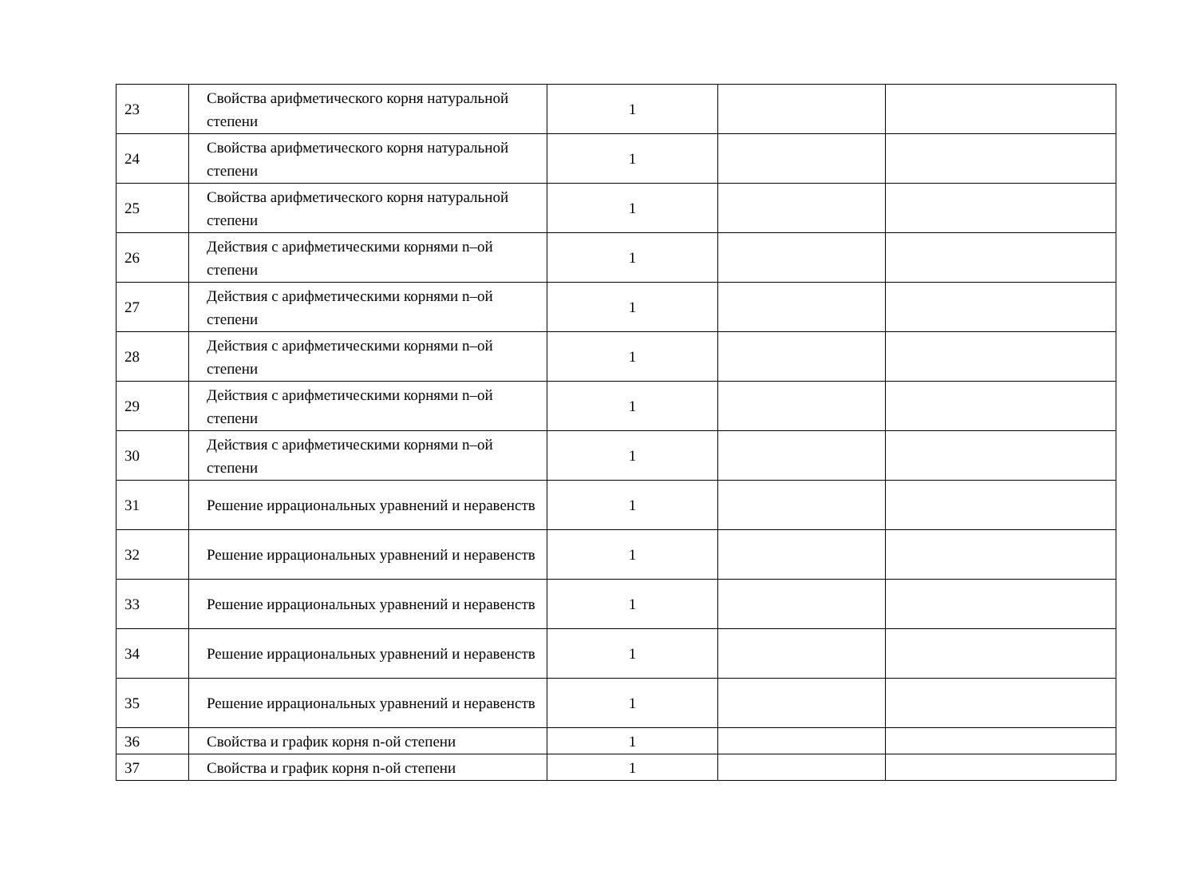| 23 | Свойства арифметического корня натуральной степени | 1 | | |
| 24 | Свойства арифметического корня натуральной степени | 1 | | |
| 25 | Свойства арифметического корня натуральной степени | 1 | | |
| 26 | Действия с арифметическими корнями n–ой степени | 1 | | |
| 27 | Действия с арифметическими корнями n–ой степени | 1 | | |
| 28 | Действия с арифметическими корнями n–ой степени | 1 | | |
| 29 | Действия с арифметическими корнями n–ой степени | 1 | | |
| 30 | Действия с арифметическими корнями n–ой степени | 1 | | |
| 31 | Решение иррациональных уравнений и неравенств | 1 | | |
| 32 | Решение иррациональных уравнений и неравенств | 1 | | |
| 33 | Решение иррациональных уравнений и неравенств | 1 | | |
| 34 | Решение иррациональных уравнений и неравенств | 1 | | |
| 35 | Решение иррациональных уравнений и неравенств | 1 | | |
| 36 | Свойства и график корня n-ой степени | 1 | | |
| 37 | Свойства и график корня n-ой степени | 1 | | |